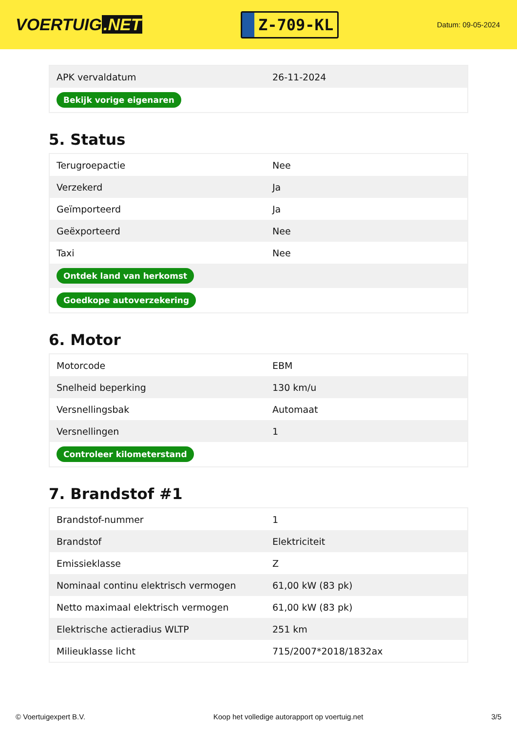VOERTUIG.NET
Z-709-KL
Datum: 09-05-2024
| APK vervaldatum | 26-11-2024 |
| Bekijk vorige eigenaren | |
5. Status
| Terugroepactie | Nee |
| Verzekerd | Ja |
| Geïmporteerd | Ja |
| Geëxporteerd | Nee |
| Taxi | Nee |
| Ontdek land van herkomst | |
| Goedkope autoverzekering | |
6. Motor
| Motorcode | EBM |
| Snelheid beperking | 130 km/u |
| Versnellingsbak | Automaat |
| Versnellingen | 1 |
| Controleer kilometerstand | |
7. Brandstof #1
| Brandstof-nummer | 1 |
| Brandstof | Elektriciteit |
| Emissieklasse | Z |
| Nominaal continu elektrisch vermogen | 61,00 kW (83 pk) |
| Netto maximaal elektrisch vermogen | 61,00 kW (83 pk) |
| Elektrische actieradius WLTP | 251 km |
| Milieuklasse licht | 715/2007*2018/1832ax |
© Voertuigexpert B.V. Koop het volledige autorapport op voertuig.net 3/5